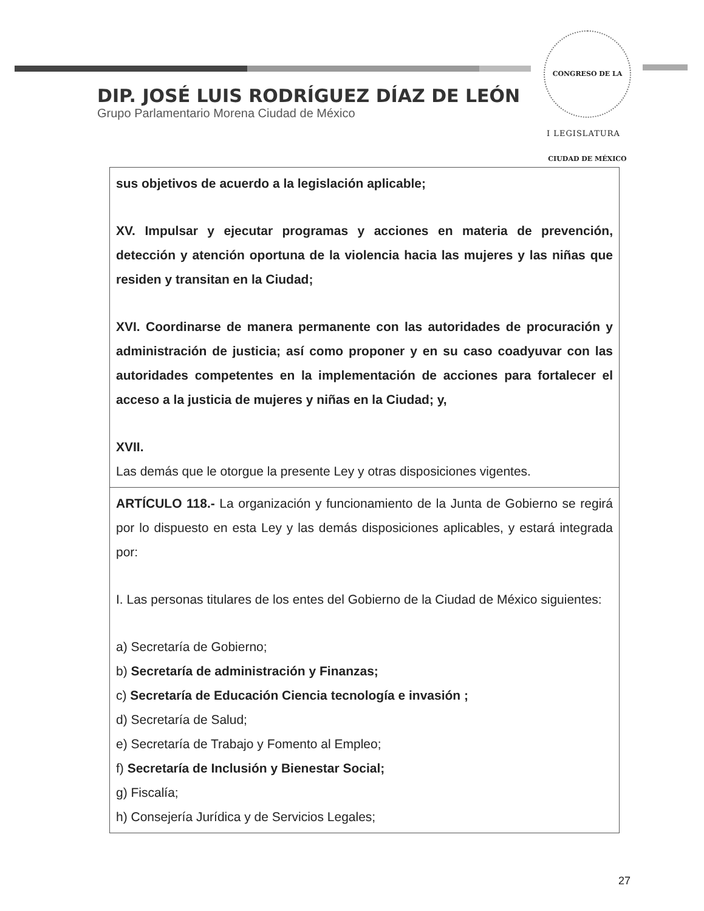CONGRESO DE LA CIUDAD DE MÉXICO
I LEGISLATURA
DIP. JOSÉ LUIS RODRÍGUEZ DÍAZ DE LEÓN
Grupo Parlamentario Morena Ciudad de México
| sus objetivos de acuerdo a la legislación aplicable; XV. Impulsar y ejecutar programas y acciones en materia de prevención, detección y atención oportuna de la violencia hacia las mujeres y las niñas que residen y transitan en la Ciudad; XVI. Coordinarse de manera permanente con las autoridades de procuración y administración de justicia; así como proponer y en su caso coadyuvar con las autoridades competentes en la implementación de acciones para fortalecer el acceso a la justicia de mujeres y niñas en la Ciudad; y, XVII. Las demás que le otorgue la presente Ley y otras disposiciones vigentes. |
| ARTÍCULO 118.- La organización y funcionamiento de la Junta de Gobierno se regirá por lo dispuesto en esta Ley y las demás disposiciones aplicables, y estará integrada por: I. Las personas titulares de los entes del Gobierno de la Ciudad de México siguientes: a) Secretaría de Gobierno; b) Secretaría de administración y Finanzas; c) Secretaría de Educación Ciencia tecnología e invasión ; d) Secretaría de Salud; e) Secretaría de Trabajo y Fomento al Empleo; f) Secretaría de Inclusión y Bienestar Social; g) Fiscalía; h) Consejería Jurídica y de Servicios Legales; |
27